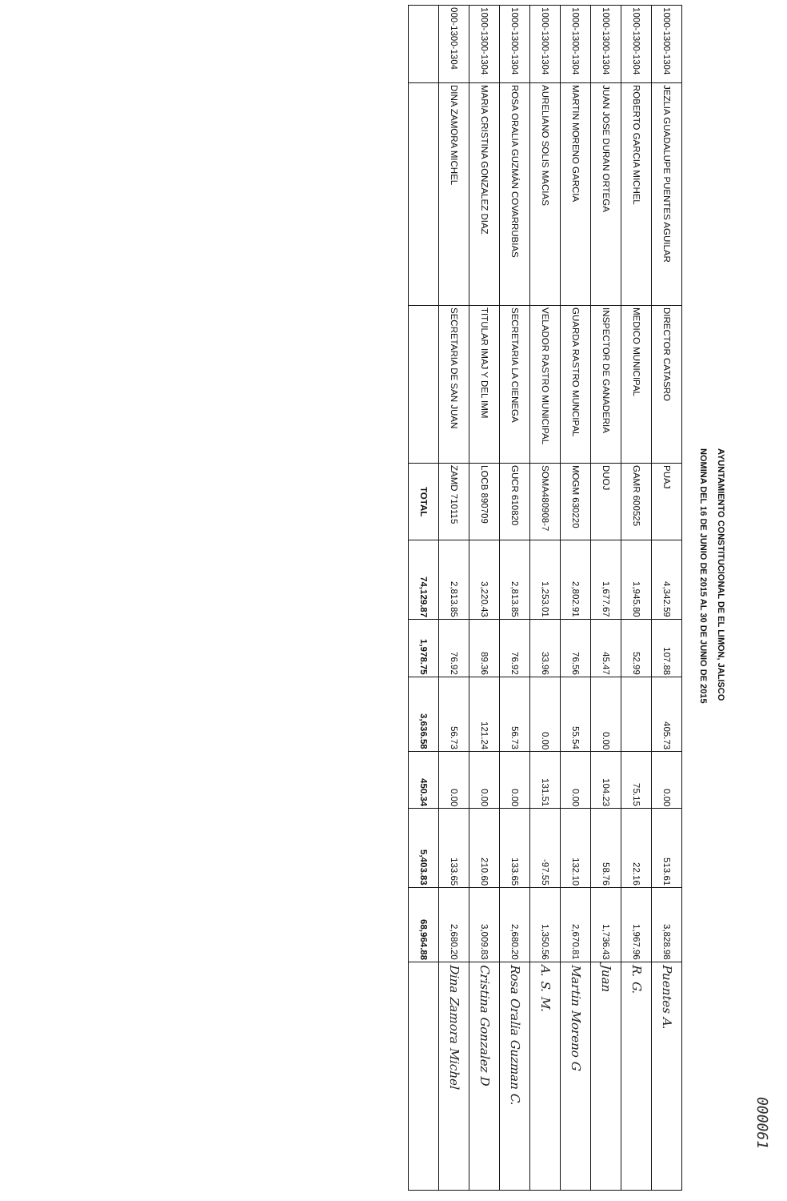000061
AYUNTAMIENTO CONSTITUCIONAL DE EL LIMON, JALISCO
NOMINA DEL 16 DE JUNIO DE 2015 AL 30 DE JUNIO DE 2015
| 1000-1300-1304 | JEZLIA GUADALUPE PUENTES AGUILAR | DIRECTOR CATASRO | PUAJ | 4,342.59 | 107.88 | 405.73 | 0.00 | 513.61 | 3,828.98 | Puentes A. |
| 1000-1300-1304 | ROBERTO GARCIA MICHEL | MEDICO MUNICIPAL | GAMR 600525 | 1,945.80 | 52.99 | | 75.15 | 22.16 | 1,967.96 | R. G. |
| 1000-1300-1304 | JUAN JOSE DURAN ORTEGA | INSPECTOR DE GANADERIA | DUOJ | 1,677.67 | 45.47 | 0.00 | 104.23 | 58.76 | 1,736.43 | Juan |
| 1000-1300-1304 | MARTIN MORENO GARCIA | GUARDA RASTRO MUNCIPAL | MOGM 630220 | 2,802.91 | 76.56 | 55.54 | 0.00 | 132.10 | 2,670.81 | Martin Moreno G |
| 1000-1300-1304 | AURELIANO SOLIS MACIAS | VELADOR RASTRO MUNICIPAL | SOMA480908-7 | 1,253.01 | 33.96 | 0.00 | 131.51 | -97.55 | 1,350.56 | A. S. M. |
| 1000-1300-1304 | ROSA ORALIA GUZMÁN COVARRUBIAS | SECRETARIA LA CIENEGA | GUCR 610820 | 2,813.85 | 76.92 | 56.73 | 0.00 | 133.65 | 2,680.20 | Rosa Oralia Guzman C. |
| 1000-1300-1304 | MARIA CRISTINA GONZALEZ DIAZ | TITULAR IMAJ Y DEL IMM | LOCB 890709 | 3,220.43 | 89.36 | 121.24 | 0.00 | 210.60 | 3,009.83 | Cristina Gonzalez D |
| 000-1300-1304 | DINA ZAMORA MICHEL | SECRETARIA DE SAN JUAN | ZAMD 710115 | 2,813.85 | 76.92 | 56.73 | 0.00 | 133.65 | 2,680.20 | Dina Zamora Michel |
| | | | TOTAL | 74,129.87 | 1,978.75 | 3,636.58 | 450.34 | 5,403.83 | 68,964.88 | |